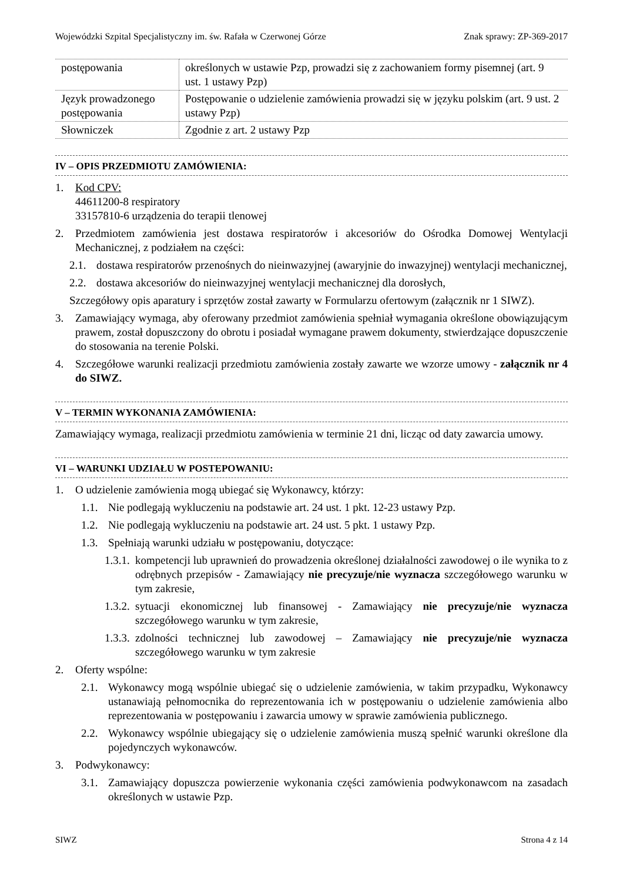Wojewódzki Szpital Specjalistyczny im. św. Rafała w Czerwonej Górze Znak sprawy: ZP-369-2017
| postępowania | określonych w ustawie Pzp, prowadzi się z zachowaniem formy pisemnej (art. 9 ust. 1 ustawy Pzp) |
| Język prowadzonego postępowania | Postępowanie o udzielenie zamówienia prowadzi się w języku polskim (art. 9 ust. 2 ustawy Pzp) |
| Słowniczek | Zgodnie z art. 2 ustawy Pzp |
IV – OPIS PRZEDMIOTU ZAMÓWIENIA:
1. Kod CPV:
44611200-8 respiratory
33157810-6 urządzenia do terapii tlenowej
2. Przedmiotem zamówienia jest dostawa respiratorów i akcesoriów do Ośrodka Domowej Wentylacji Mechanicznej, z podziałem na części:
2.1. dostawa respiratorów przenośnych do nieinwazyjnej (awaryjnie do inwazyjnej) wentylacji mechanicznej,
2.2. dostawa akcesoriów do nieinwazyjnej wentylacji mechanicznej dla dorosłych,
Szczegółowy opis aparatury i sprzętów został zawarty w Formularzu ofertowym (załącznik nr 1 SIWZ).
3. Zamawiający wymaga, aby oferowany przedmiot zamówienia spełniał wymagania określone obowiązującym prawem, został dopuszczony do obrotu i posiadał wymagane prawem dokumenty, stwierdzające dopuszczenie do stosowania na terenie Polski.
4. Szczegółowe warunki realizacji przedmiotu zamówienia zostały zawarte we wzorze umowy - załącznik nr 4 do SIWZ.
V – TERMIN WYKONANIA ZAMÓWIENIA:
Zamawiający wymaga, realizacji przedmiotu zamówienia w terminie 21 dni, licząc od daty zawarcia umowy.
VI – WARUNKI UDZIAŁU W POSTEPOWANIU:
1. O udzielenie zamówienia mogą ubiegać się Wykonawcy, którzy:
1.1. Nie podlegają wykluczeniu na podstawie art. 24 ust. 1 pkt. 12-23 ustawy Pzp.
1.2. Nie podlegają wykluczeniu na podstawie art. 24 ust. 5 pkt. 1 ustawy Pzp.
1.3. Spełniają warunki udziału w postępowaniu, dotyczące:
1.3.1. kompetencji lub uprawnień do prowadzenia określonej działalności zawodowej o ile wynika to z odrębnych przepisów - Zamawiający nie precyzuje/nie wyznacza szczegółowego warunku w tym zakresie,
1.3.2. sytuacji ekonomicznej lub finansowej - Zamawiający nie precyzuje/nie wyznacza szczegółowego warunku w tym zakresie,
1.3.3. zdolności technicznej lub zawodowej – Zamawiający nie precyzuje/nie wyznacza szczegółowego warunku w tym zakresie
2. Oferty wspólne:
2.1. Wykonawcy mogą wspólnie ubiegać się o udzielenie zamówienia, w takim przypadku, Wykonawcy ustanawiają pełnomocnika do reprezentowania ich w postępowaniu o udzielenie zamówienia albo reprezentowania w postępowaniu i zawarcia umowy w sprawie zamówienia publicznego.
2.2. Wykonawcy wspólnie ubiegający się o udzielenie zamówienia muszą spełnić warunki określone dla pojedynczych wykonawców.
3. Podwykonawcy:
3.1. Zamawiający dopuszcza powierzenie wykonania części zamówienia podwykonawcom na zasadach określonych w ustawie Pzp.
SIWZ Strona 4 z 14